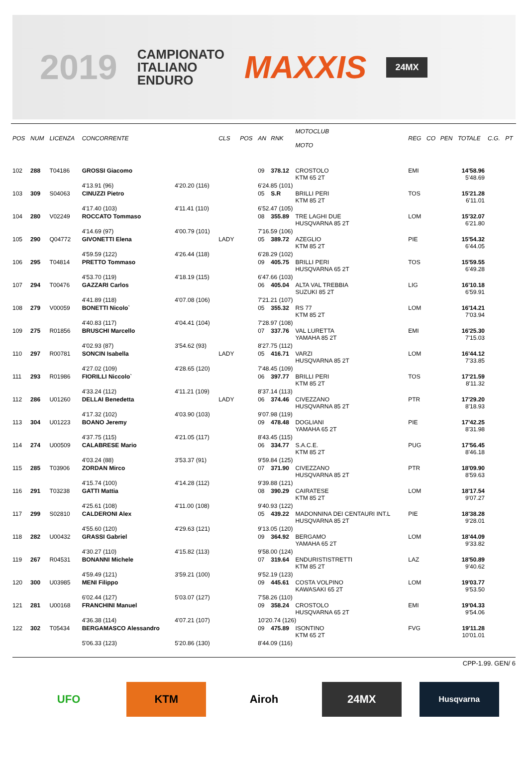2019 CAMPIONATO
ITALIANO
ENDURO MAXXIS 24MX
| POS | NUM | LICENZA | CONCORRENTE | | CLS | POS | AN | RNK | MOTOCLUB MOTO | REG | CO | PEN | TOTALE | C.G. | PT |
| --- | --- | --- | --- | --- | --- | --- | --- | --- | --- | --- | --- | --- | --- | --- | --- |
| 102 | 288 | T04186 | GROSSI Giacomo | | | | 09 | 378.12 | CROSTOLO KTM 65 2T | EMI | | | 14'58.96 5'48.69 | | |
| | | | 4'13.91 (96) | 4'20.20 (116) | | | 6'24.85 (101) | | | | | | | | |
| 103 | 309 | S04063 | CINUZZI Pietro | | | | 05 | S.R | BRILLI PERI KTM 85 2T | TOS | | | 15'21.28 6'11.01 | | |
| | | | 4'17.40 (103) | 4'11.41 (110) | | | 6'52.47 (105) | | | | | | | | |
| 104 | 280 | V02249 | ROCCATO Tommaso | | | | 08 | 355.89 | TRE LAGHI DUE HUSQVARNA 85 2T | LOM | | | 15'32.07 6'21.80 | | |
| | | | 4'14.69 (97) | 4'00.79 (101) | | | 7'16.59 (106) | | | | | | | | |
| 105 | 290 | Q04772 | GIVONETTI Elena | | LADY | | 05 | 389.72 | AZEGLIO KTM 85 2T | PIE | | | 15'54.32 6'44.05 | | |
| | | | 4'59.59 (122) | 4'26.44 (118) | | | 6'28.29 (102) | | | | | | | | |
| 106 | 295 | T04814 | PRETTO Tommaso | | | | 09 | 405.75 | BRILLI PERI HUSQVARNA 65 2T | TOS | | | 15'59.55 6'49.28 | | |
| | | | 4'53.70 (119) | 4'18.19 (115) | | | 6'47.66 (103) | | | | | | | | |
| 107 | 294 | T00476 | GAZZARI Carlos | | | | 06 | 405.04 | ALTA VAL TREBBIA SUZUKI 85 2T | LIG | | | 16'10.18 6'59.91 | | |
| | | | 4'41.89 (118) | 4'07.08 (106) | | | 7'21.21 (107) | | | | | | | | |
| 108 | 279 | V00059 | BONETTI Nicolo` | | | | 05 | 355.32 | RS 77 KTM 85 2T | LOM | | | 16'14.21 7'03.94 | | |
| | | | 4'40.83 (117) | 4'04.41 (104) | | | 7'28.97 (108) | | | | | | | | |
| 109 | 275 | R01856 | BRUSCHI Marcello | | | | 07 | 337.76 | VAL LURETTA YAMAHA 85 2T | EMI | | | 16'25.30 7'15.03 | | |
| | | | 4'02.93 (87) | 3'54.62 (93) | | | 8'27.75 (112) | | | | | | | | |
| 110 | 297 | R00781 | SONCIN Isabella | | LADY | | 05 | 416.71 | VARZI HUSQVARNA 85 2T | LOM | | | 16'44.12 7'33.85 | | |
| | | | 4'27.02 (109) | 4'28.65 (120) | | | 7'48.45 (109) | | | | | | | | |
| 111 | 293 | R01986 | FIORILLI Niccolo` | | | | 06 | 397.77 | BRILLI PERI KTM 85 2T | TOS | | | 17'21.59 8'11.32 | | |
| | | | 4'33.24 (112) | 4'11.21 (109) | | | 8'37.14 (113) | | | | | | | | |
| 112 | 286 | U01260 | DELLAI Benedetta | | LADY | | 06 | 374.46 | CIVEZZANO HUSQVARNA 85 2T | PTR | | | 17'29.20 8'18.93 | | |
| | | | 4'17.32 (102) | 4'03.90 (103) | | | 9'07.98 (119) | | | | | | | | |
| 113 | 304 | U01223 | BOANO Jeremy | | | | 09 | 478.48 | DOGLIANI YAMAHA 65 2T | PIE | | | 17'42.25 8'31.98 | | |
| | | | 4'37.75 (115) | 4'21.05 (117) | | | 8'43.45 (115) | | | | | | | | |
| 114 | 274 | U00509 | CALABRESE Mario | | | | 06 | 334.77 | S.A.C.E. KTM 85 2T | PUG | | | 17'56.45 8'46.18 | | |
| | | | 4'03.24 (88) | 3'53.37 (91) | | | 9'59.84 (125) | | | | | | | | |
| 115 | 285 | T03906 | ZORDAN Mirco | | | | 07 | 371.90 | CIVEZZANO HUSQVARNA 85 2T | PTR | | | 18'09.90 8'59.63 | | |
| | | | 4'15.74 (100) | 4'14.28 (112) | | | 9'39.88 (121) | | | | | | | | |
| 116 | 291 | T03238 | GATTI Mattia | | | | 08 | 390.29 | CAIRATESE KTM 85 2T | LOM | | | 18'17.54 9'07.27 | | |
| | | | 4'25.61 (108) | 4'11.00 (108) | | | 9'40.93 (122) | | | | | | | | |
| 117 | 299 | S02810 | CALDERONI Alex | | | | 05 | 439.22 | MADONNINA DEI CENTAURI INT.L HUSQVARNA 85 2T | PIE | | | 18'38.28 9'28.01 | | |
| | | | 4'55.60 (120) | 4'29.63 (121) | | | 9'13.05 (120) | | | | | | | | |
| 118 | 282 | U00432 | GRASSI Gabriel | | | | 09 | 364.92 | BERGAMO YAMAHA 65 2T | LOM | | | 18'44.09 9'33.82 | | |
| | | | 4'30.27 (110) | 4'15.82 (113) | | | 9'58.00 (124) | | | | | | | | |
| 119 | 267 | R04531 | BONANNI Michele | | | | 07 | 319.64 | ENDURISTISTRETTI KTM 85 2T | LAZ | | | 18'50.89 9'40.62 | | |
| | | | 4'59.49 (121) | 3'59.21 (100) | | | 9'52.19 (123) | | | | | | | | |
| 120 | 300 | U03985 | MENI Filippo | | | | 09 | 445.61 | COSTA VOLPINO KAWASAKI 65 2T | LOM | | | 19'03.77 9'53.50 | | |
| | | | 6'02.44 (127) | 5'03.07 (127) | | | 7'58.26 (110) | | | | | | | | |
| 121 | 281 | U00168 | FRANCHINI Manuel | | | | 09 | 358.24 | CROSTOLO HUSQVARNA 65 2T | EMI | | | 19'04.33 9'54.06 | | |
| | | | 4'36.38 (114) | 4'07.21 (107) | | | 10'20.74 (126) | | | | | | | | |
| 122 | 302 | T05434 | BERGAMASCO Alessandro | | | | 09 | 475.89 | ISONTINO KTM 65 2T | FVG | | | 19'11.28 10'01.01 | | |
| | | | 5'06.33 (123) | 5'20.86 (130) | | | 8'44.09 (116) | | | | | | | | |
CPP-1.99. GEN/ 6
UFO KTM Airoh 24MX
Husqvarna